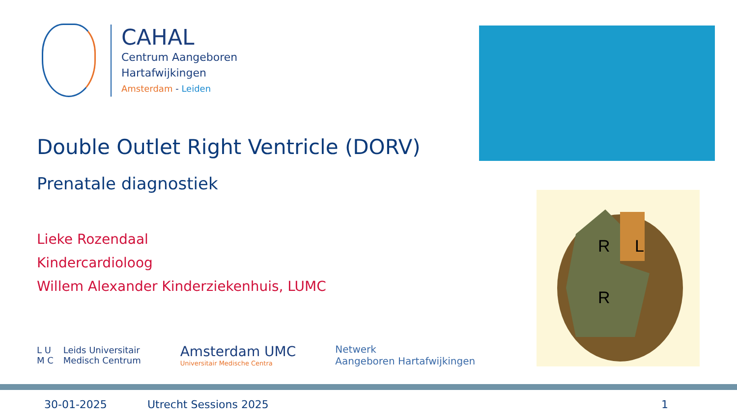CAHAL
Centrum Aangeboren
Hartafwijkingen
Amsterdam - Leiden
Double Outlet Right Ventricle (DORV)
Prenatale diagnostiek
Lieke Rozendaal
Kindercardioloog
Willem Alexander Kinderziekenhuis, LUMC
R L
R
L U
M C
Leids Universitair
Medisch Centrum
Amsterdam UMC
Universitair Medische Centra
Netwerk
Aangeboren Hartafwijkingen
30-01-2025 Utrecht Sessions 2025 1